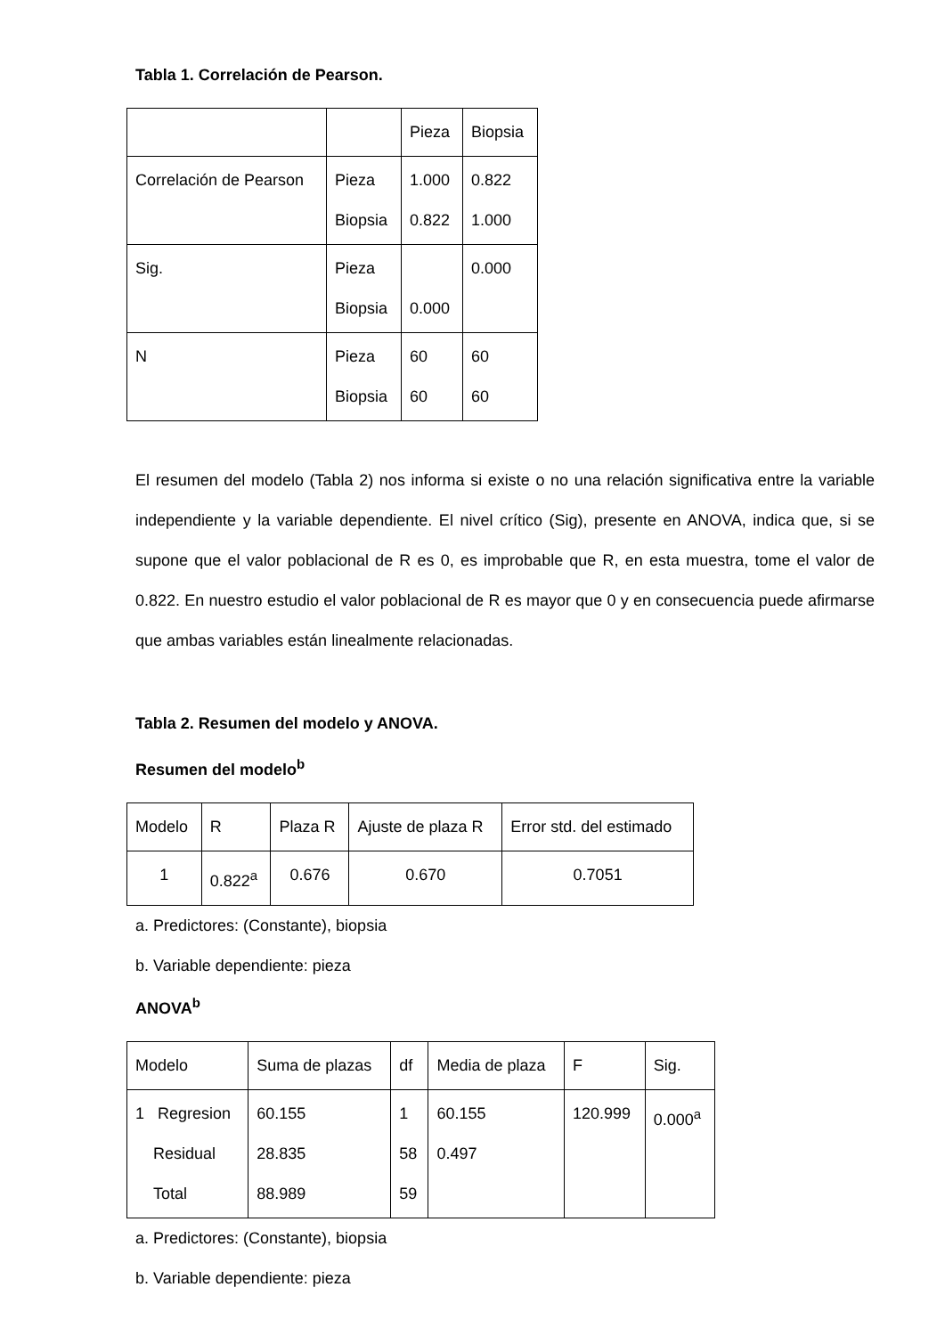Tabla 1. Correlación de Pearson.
| | | Pieza | Biopsia |
| Correlación de Pearson | Pieza Biopsia | 1.000 0.822 | 0.822 1.000 |
| Sig. | Pieza Biopsia | 0.000 | 0.000 |
| N | Pieza Biopsia | 60 60 | 60 60 |
El resumen del modelo (Tabla 2) nos informa si existe o no una relación significativa entre la variable independiente y la variable dependiente. El nivel crítico (Sig), presente en ANOVA, indica que, si se supone que el valor poblacional de R es 0, es improbable que R, en esta muestra, tome el valor de 0.822. En nuestro estudio el valor poblacional de R es mayor que 0 y en consecuencia puede afirmarse que ambas variables están linealmente relacionadas.
Tabla 2. Resumen del modelo y ANOVA.
Resumen del modelo<sup>b</sup>
| Modelo | R | Plaza R | Ajuste de plaza R | Error std. del estimado |
| 1 | 0.822<sup>a</sup> | 0.676 | 0.670 | 0.7051 |
a. Predictores: (Constante), biopsia
b. Variable dependiente: pieza
ANOVA<sup>b</sup>
| Modelo | Suma de plazas | df | Media de plaza | F | Sig. |
| 1 Regresion Residual Total | 60.155 28.835 88.989 | 1 58 59 | 60.155 0.497 | 120.999 | 0.000<sup>a</sup> |
a. Predictores: (Constante), biopsia
b. Variable dependiente: pieza